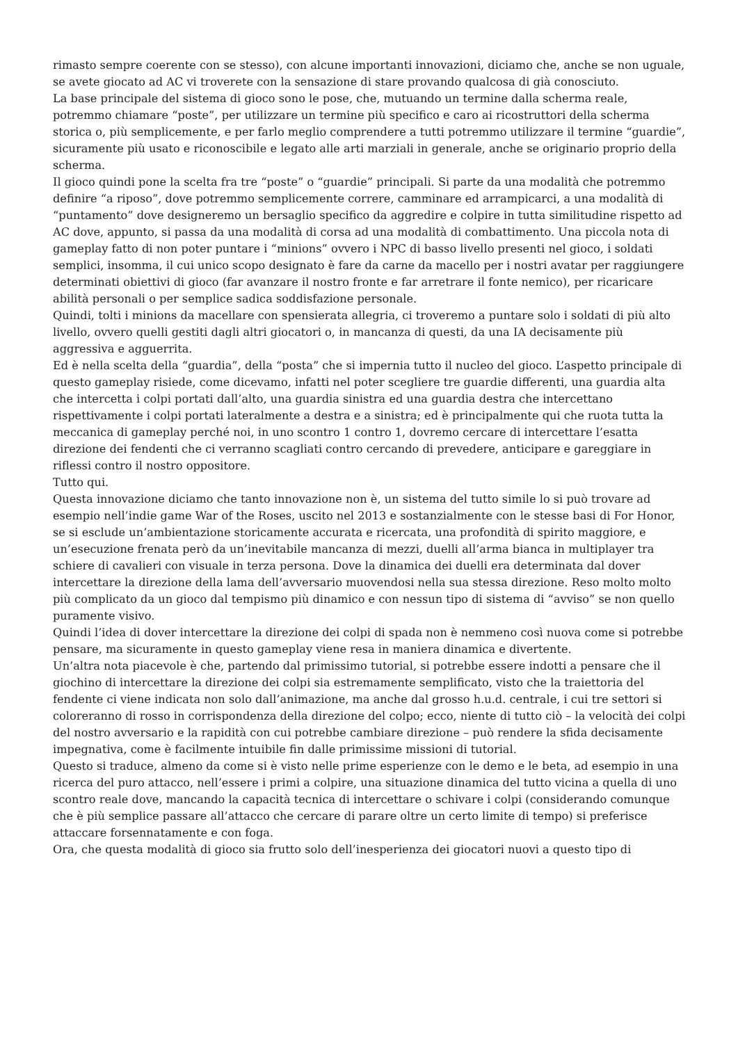rimasto sempre coerente con se stesso), con alcune importanti innovazioni, diciamo che, anche se non uguale, se avete giocato ad AC vi troverete con la sensazione di stare provando qualcosa di già conosciuto.
La base principale del sistema di gioco sono le pose, che, mutuando un termine dalla scherma reale, potremmo chiamare “poste”, per utilizzare un termine più specifico e caro ai ricostruttori della scherma storica o, più semplicemente, e per farlo meglio comprendere a tutti potremmo utilizzare il termine “guardie”, sicuramente più usato e riconoscibile e legato alle arti marziali in generale, anche se originario proprio della scherma.
Il gioco quindi pone la scelta fra tre “poste” o “guardie” principali. Si parte da una modalità che potremmo definire “a riposo”, dove potremmo semplicemente correre, camminare ed arrampicarci, a una modalità di “puntamento” dove designeremo un bersaglio specifico da aggredire e colpire in tutta similitudine rispetto ad AC dove, appunto, si passa da una modalità di corsa ad una modalità di combattimento. Una piccola nota di gameplay fatto di non poter puntare i “minions” ovvero i NPC di basso livello presenti nel gioco, i soldati semplici, insomma, il cui unico scopo designato è fare da carne da macello per i nostri avatar per raggiungere determinati obiettivi di gioco (far avanzare il nostro fronte e far arretrare il fonte nemico), per ricaricare abilità personali o per semplice sadica soddisfazione personale.
Quindi, tolti i minions da macellare con spensierata allegria, ci troveremo a puntare solo i soldati di più alto livello, ovvero quelli gestiti dagli altri giocatori o, in mancanza di questi, da una IA decisamente più aggressiva e agguerrita.
Ed è nella scelta della “guardia”, della “posta” che si impernia tutto il nucleo del gioco. L’aspetto principale di questo gameplay risiede, come dicevamo, infatti nel poter scegliere tre guardie differenti, una guardia alta che intercetta i colpi portati dall’alto, una guardia sinistra ed una guardia destra che intercettano rispettivamente i colpi portati lateralmente a destra e a sinistra; ed è principalmente qui che ruota tutta la meccanica di gameplay perché noi, in uno scontro 1 contro 1, dovremo cercare di intercettare l’esatta direzione dei fendenti che ci verranno scagliati contro cercando di prevedere, anticipare e gareggiare in riflessi contro il nostro oppositore.
Tutto qui.
Questa innovazione diciamo che tanto innovazione non è, un sistema del tutto simile lo si può trovare ad esempio nell’indie game War of the Roses, uscito nel 2013 e sostanzialmente con le stesse basi di For Honor, se si esclude un’ambientazione storicamente accurata e ricercata, una profondità di spirito maggiore, e un’esecuzione frenata però da un’inevitabile mancanza di mezzi, duelli all’arma bianca in multiplayer tra schiere di cavalieri con visuale in terza persona. Dove la dinamica dei duelli era determinata dal dover intercettare la direzione della lama dell’avversario muovendosi nella sua stessa direzione. Reso molto molto più complicato da un gioco dal tempismo più dinamico e con nessun tipo di sistema di “avviso” se non quello puramente visivo.
Quindi l’idea di dover intercettare la direzione dei colpi di spada non è nemmeno così nuova come si potrebbe pensare, ma sicuramente in questo gameplay viene resa in maniera dinamica e divertente.
Un’altra nota piacevole è che, partendo dal primissimo tutorial, si potrebbe essere indotti a pensare che il giochino di intercettare la direzione dei colpi sia estremamente semplificato, visto che la traiettoria del fendente ci viene indicata non solo dall’animazione, ma anche dal grosso h.u.d. centrale, i cui tre settori si coloreranno di rosso in corrispondenza della direzione del colpo; ecco, niente di tutto ciò – la velocità dei colpi del nostro avversario e la rapidità con cui potrebbe cambiare direzione – può rendere la sfida decisamente impegnativa, come è facilmente intuibile fin dalle primissime missioni di tutorial.
Questo si traduce, almeno da come si è visto nelle prime esperienze con le demo e le beta, ad esempio in una ricerca del puro attacco, nell’essere i primi a colpire, una situazione dinamica del tutto vicina a quella di uno scontro reale dove, mancando la capacità tecnica di intercettare o schivare i colpi (considerando comunque che è più semplice passare all’attacco che cercare di parare oltre un certo limite di tempo) si preferisce attaccare forsennatamente e con foga.
Ora, che questa modalità di gioco sia frutto solo dell’inesperienza dei giocatori nuovi a questo tipo di